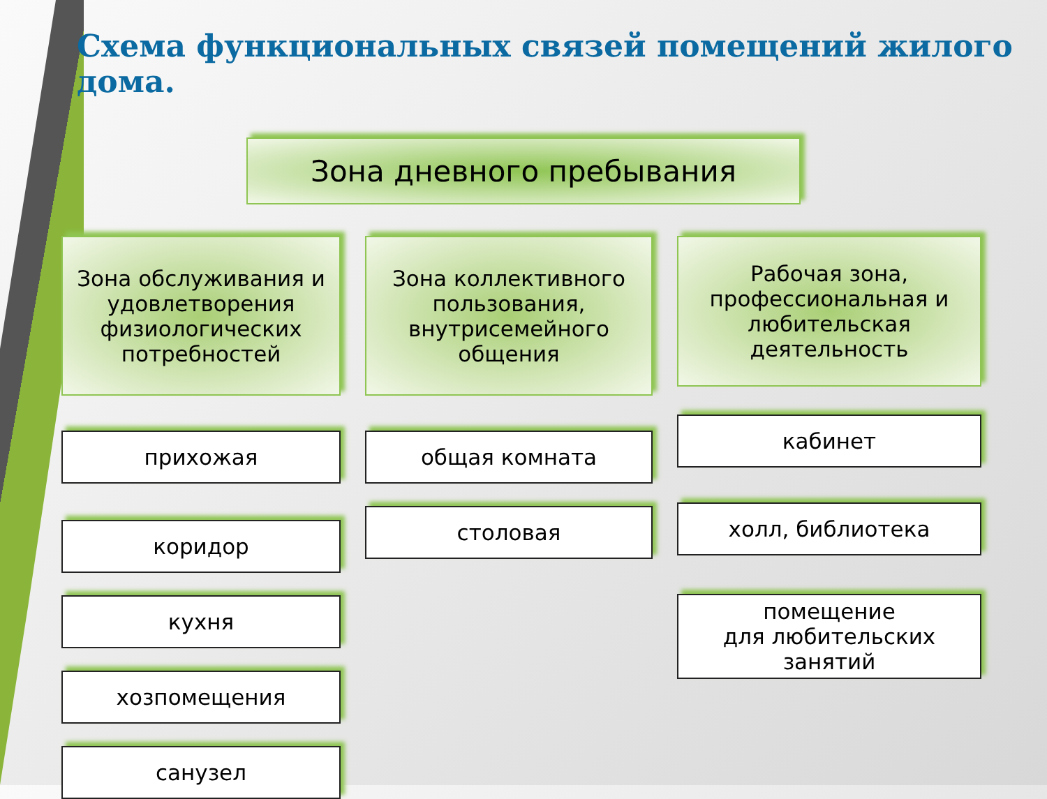Схема функциональных связей помещений жилого дома.
Зона дневного пребывания
Зона обслуживания и удовлетворения физиологических потребностей
прихожая
коридор
кухня
хозпомещения
санузел
Зона коллективного пользования, внутрисемейного общения
общая комната
столовая
Рабочая зона, профессиональная и любительская деятельность
кабинет
холл, библиотека
помещение
для любительских занятий